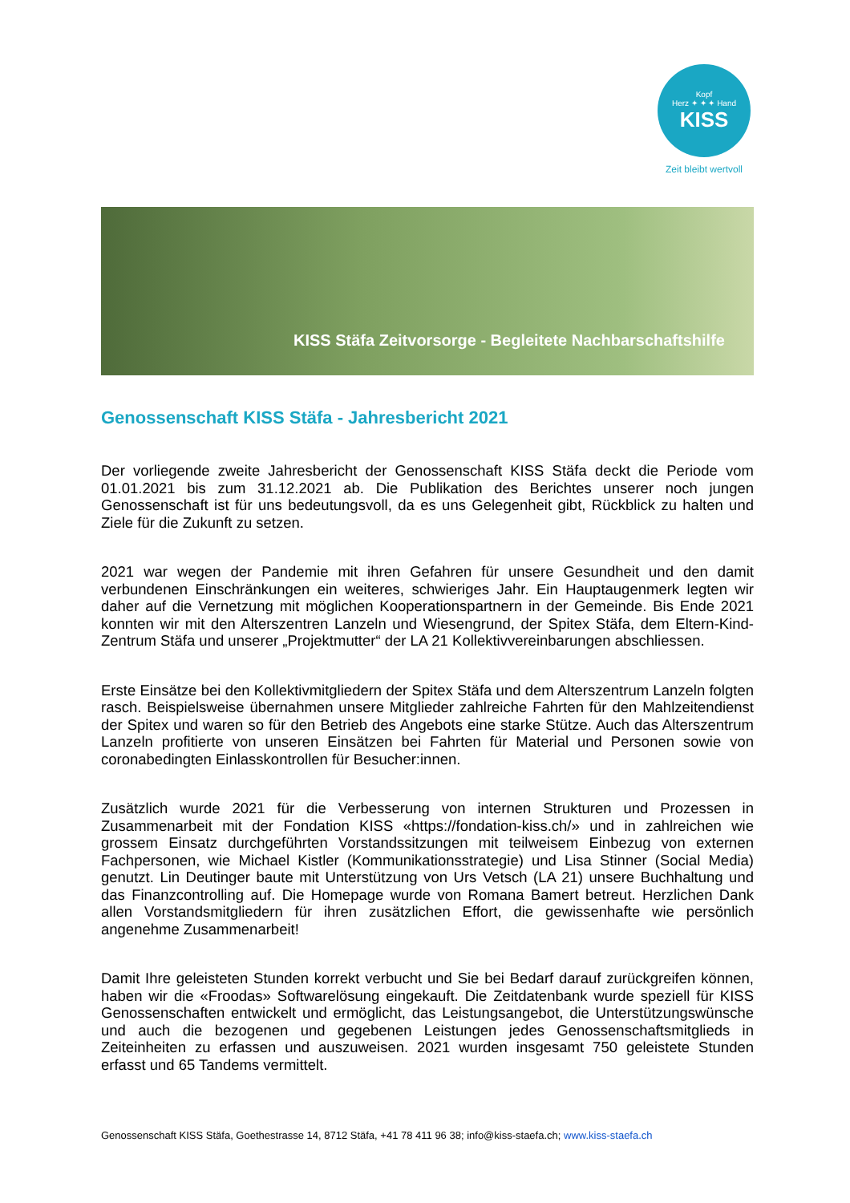Kopf
Herz ✦ ✦ ✦ Hand
KISS
Zeit bleibt wertvoll
KISS Stäfa Zeitvorsorge - Begleitete Nachbarschaftshilfe
Genossenschaft KISS Stäfa - Jahresbericht 2021
Der vorliegende zweite Jahresbericht der Genossenschaft KISS Stäfa deckt die Periode vom 01.01.2021 bis zum 31.12.2021 ab. Die Publikation des Berichtes unserer noch jungen Genossenschaft ist für uns bedeutungsvoll, da es uns Gelegenheit gibt, Rückblick zu halten und Ziele für die Zukunft zu setzen.
2021 war wegen der Pandemie mit ihren Gefahren für unsere Gesundheit und den damit verbundenen Einschränkungen ein weiteres, schwieriges Jahr. Ein Hauptaugenmerk legten wir daher auf die Vernetzung mit möglichen Kooperationspartnern in der Gemeinde. Bis Ende 2021 konnten wir mit den Alterszentren Lanzeln und Wiesengrund, der Spitex Stäfa, dem Eltern-Kind-Zentrum Stäfa und unserer „Projektmutter“ der LA 21 Kollektivvereinbarungen abschliessen.
Erste Einsätze bei den Kollektivmitgliedern der Spitex Stäfa und dem Alterszentrum Lanzeln folgten rasch. Beispielsweise übernahmen unsere Mitglieder zahlreiche Fahrten für den Mahlzeitendienst der Spitex und waren so für den Betrieb des Angebots eine starke Stütze. Auch das Alterszentrum Lanzeln profitierte von unseren Einsätzen bei Fahrten für Material und Personen sowie von coronabedingten Einlasskontrollen für Besucher:innen.
Zusätzlich wurde 2021 für die Verbesserung von internen Strukturen und Prozessen in Zusammenarbeit mit der Fondation KISS «https://fondation-kiss.ch/» und in zahlreichen wie grossem Einsatz durchgeführten Vorstandssitzungen mit teilweisem Einbezug von externen Fachpersonen, wie Michael Kistler (Kommunikationsstrategie) und Lisa Stinner (Social Media) genutzt. Lin Deutinger baute mit Unterstützung von Urs Vetsch (LA 21) unsere Buchhaltung und das Finanzcontrolling auf. Die Homepage wurde von Romana Bamert betreut. Herzlichen Dank allen Vorstandsmitgliedern für ihren zusätzlichen Effort, die gewissenhafte wie persönlich angenehme Zusammenarbeit!
Damit Ihre geleisteten Stunden korrekt verbucht und Sie bei Bedarf darauf zurückgreifen können, haben wir die «Froodas» Softwarelösung eingekauft. Die Zeitdatenbank wurde speziell für KISS Genossenschaften entwickelt und ermöglicht, das Leistungsangebot, die Unterstützungswünsche und auch die bezogenen und gegebenen Leistungen jedes Genossenschaftsmitglieds in Zeiteinheiten zu erfassen und auszuweisen. 2021 wurden insgesamt 750 geleistete Stunden erfasst und 65 Tandems vermittelt.
Genossenschaft KISS Stäfa, Goethestrasse 14, 8712 Stäfa, +41 78 411 96 38; info@kiss-staefa.ch; www.kiss-staefa.ch